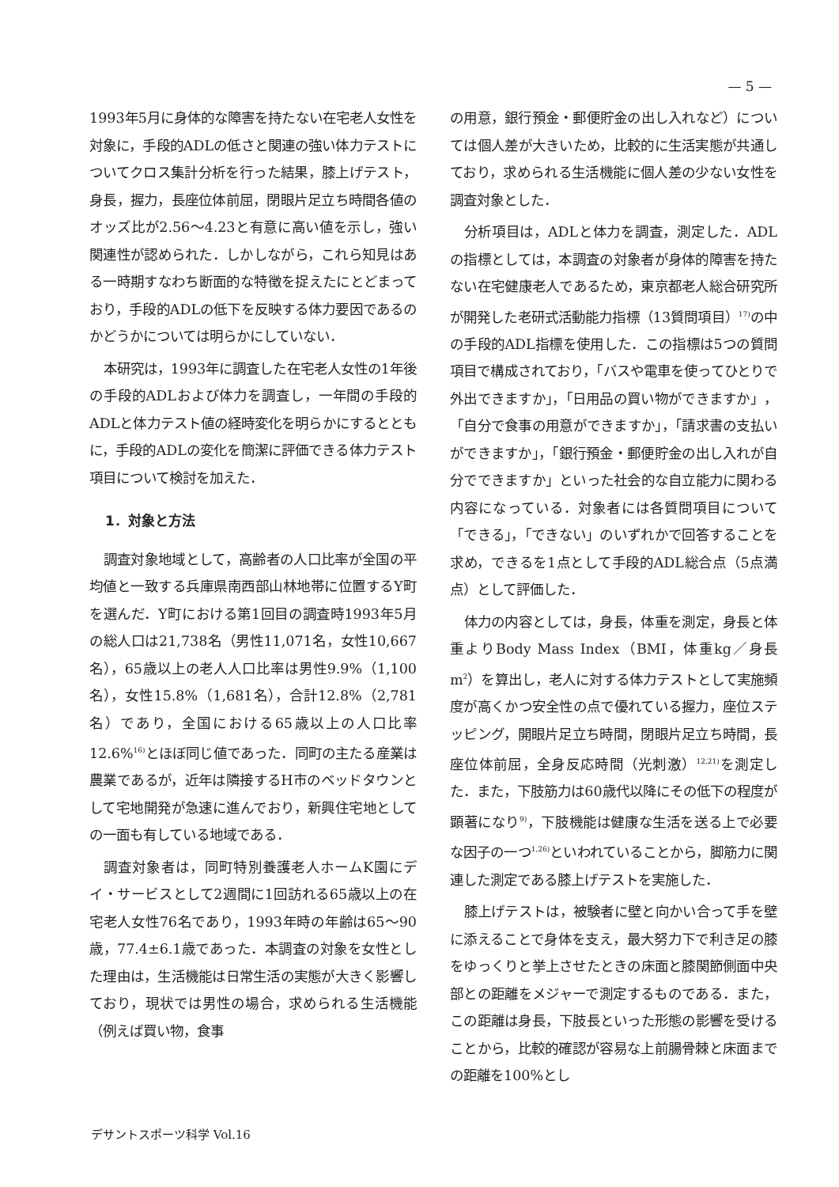— 5 —
1993年5月に身体的な障害を持たない在宅老人女性を対象に，手段的ADLの低さと関連の強い体力テストについてクロス集計分析を行った結果，膝上げテスト，身長，握力，長座位体前屈，閉眼片足立ち時間各値のオッズ比が2.56～4.23と有意に高い値を示し，強い関連性が認められた．しかしながら，これら知見はある一時期すなわち断面的な特徴を捉えたにとどまっており，手段的ADLの低下を反映する体力要因であるのかどうかについては明らかにしていない．
本研究は，1993年に調査した在宅老人女性の1年後の手段的ADLおよび体力を調査し，一年間の手段的ADLと体力テスト値の経時変化を明らかにするとともに，手段的ADLの変化を簡潔に評価できる体力テスト項目について検討を加えた．
1．対象と方法
調査対象地域として，高齢者の人口比率が全国の平均値と一致する兵庫県南西部山林地帯に位置するY町を選んだ．Y町における第1回目の調査時1993年5月の総人口は21,738名（男性11,071名，女性10,667名），65歳以上の老人人口比率は男性9.9%（1,100名），女性15.8%（1,681名），合計12.8%（2,781名）であり，全国における65歳以上の人口比率12.6%<sup>16)</sup>とほぼ同じ値であった．同町の主たる産業は農業であるが，近年は隣接するH市のベッドタウンとして宅地開発が急速に進んでおり，新興住宅地としての一面も有している地域である．
調査対象者は，同町特別養護老人ホームK園にデイ・サービスとして2週間に1回訪れる65歳以上の在宅老人女性76名であり，1993年時の年齢は65～90歳，77.4±6.1歳であった．本調査の対象を女性とした理由は，生活機能は日常生活の実態が大きく影響しており，現状では男性の場合，求められる生活機能（例えば買い物，食事
の用意，銀行預金・郵便貯金の出し入れなど）については個人差が大きいため，比較的に生活実態が共通しており，求められる生活機能に個人差の少ない女性を調査対象とした．
分析項目は，ADLと体力を調査，測定した．ADLの指標としては，本調査の対象者が身体的障害を持たない在宅健康老人であるため，東京都老人総合研究所が開発した老研式活動能力指標（13質問項目）<sup>17)</sup>の中の手段的ADL指標を使用した．この指標は5つの質問項目で構成されており，「バスや電車を使ってひとりで外出できますか」，「日用品の買い物ができますか」，「自分で食事の用意ができますか」，「請求書の支払いができますか」，「銀行預金・郵便貯金の出し入れが自分でできますか」といった社会的な自立能力に関わる内容になっている．対象者には各質問項目について「できる」，「できない」のいずれかで回答することを求め，できるを1点として手段的ADL総合点（5点満点）として評価した．
体力の内容としては，身長，体重を測定，身長と体重よりBody Mass Index（BMI，体重kg／身長m<sup>2</sup>）を算出し，老人に対する体力テストとして実施頻度が高くかつ安全性の点で優れている握力，座位ステッピング，開眼片足立ち時間，閉眼片足立ち時間，長座位体前屈，全身反応時間（光刺激）<sup>12,21)</sup>を測定した．また，下肢筋力は60歳代以降にその低下の程度が顕著になり<sup>9)</sup>，下肢機能は健康な生活を送る上で必要な因子の一つ<sup>1,26)</sup>といわれていることから，脚筋力に関連した測定である膝上げテストを実施した．
膝上げテストは，被験者に壁と向かい合って手を壁に添えることで身体を支え，最大努力下で利き足の膝をゆっくりと挙上させたときの床面と膝関節側面中央部との距離をメジャーで測定するものである．また，この距離は身長，下肢長といった形態の影響を受けることから，比較的確認が容易な上前腸骨棘と床面までの距離を100%とし
デサントスポーツ科学 Vol.16